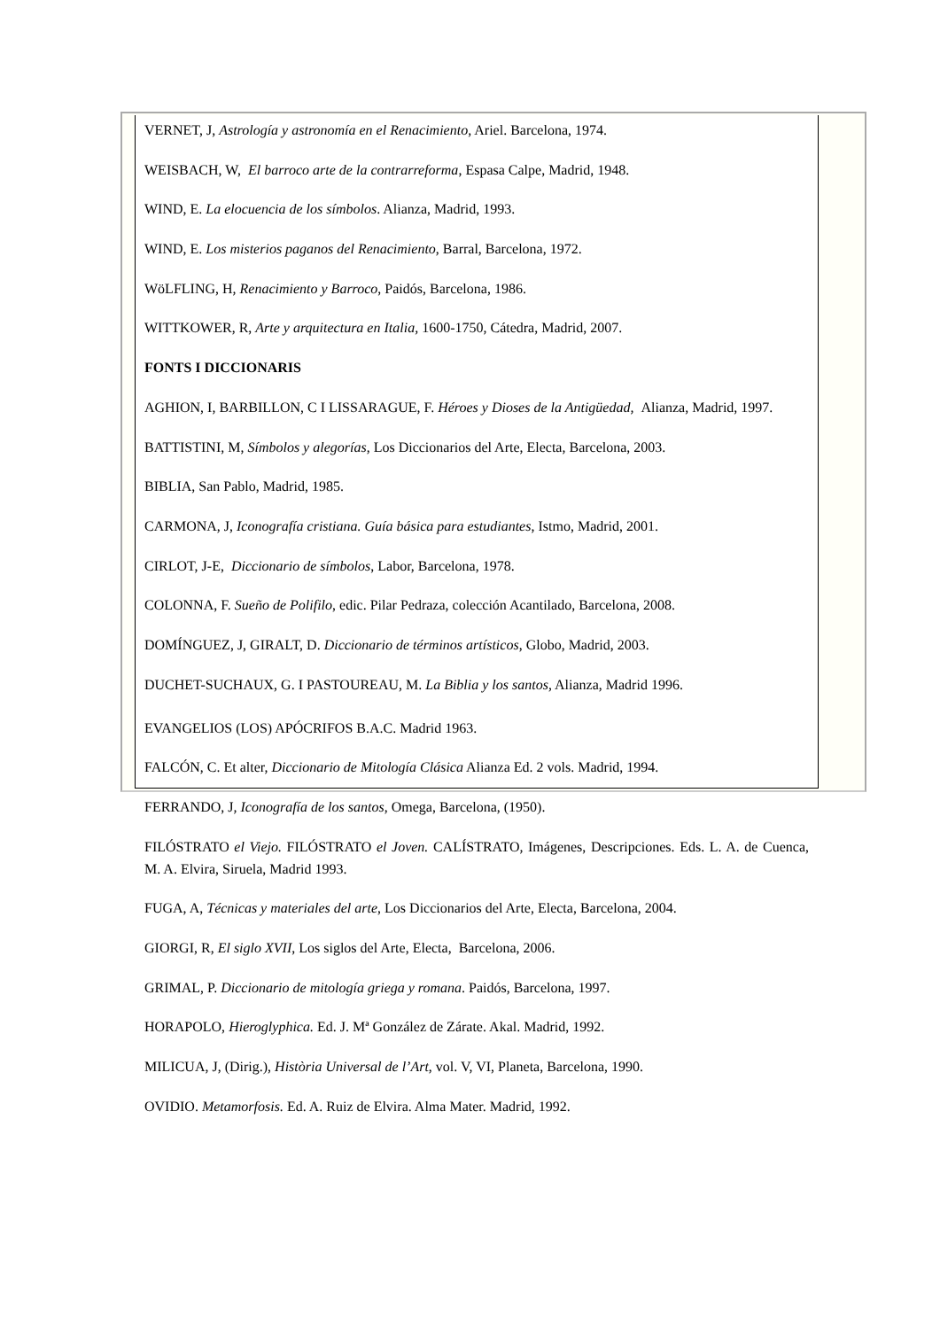VERNET, J, Astrología y astronomía en el Renacimiento, Ariel. Barcelona, 1974.
WEISBACH, W, El barroco arte de la contrarreforma, Espasa Calpe, Madrid, 1948.
WIND, E. La elocuencia de los símbolos. Alianza, Madrid, 1993.
WIND, E. Los misterios paganos del Renacimiento, Barral, Barcelona, 1972.
WöLFLING, H, Renacimiento y Barroco, Paidós, Barcelona, 1986.
WITTKOWER, R, Arte y arquitectura en Italia, 1600-1750, Cátedra, Madrid, 2007.
FONTS I DICCIONARIS
AGHION, I, BARBILLON, C I LISSARAGUE, F. Héroes y Dioses de la Antigüedad, Alianza, Madrid, 1997.
BATTISTINI, M, Símbolos y alegorías, Los Diccionarios del Arte, Electa, Barcelona, 2003.
BIBLIA, San Pablo, Madrid, 1985.
CARMONA, J, Iconografía cristiana. Guía básica para estudiantes, Istmo, Madrid, 2001.
CIRLOT, J-E, Diccionario de símbolos, Labor, Barcelona, 1978.
COLONNA, F. Sueño de Polifilo, edic. Pilar Pedraza, colección Acantilado, Barcelona, 2008.
DOMÍNGUEZ, J, GIRALT, D. Diccionario de términos artísticos, Globo, Madrid, 2003.
DUCHET-SUCHAUX, G. I PASTOUREAU, M. La Biblia y los santos, Alianza, Madrid 1996.
EVANGELIOS (LOS) APÓCRIFOS B.A.C. Madrid 1963.
FALCÓN, C. Et alter, Diccionario de Mitología Clásica Alianza Ed. 2 vols. Madrid, 1994.
FERRANDO, J, Iconografía de los santos, Omega, Barcelona, (1950).
FILÓSTRATO el Viejo. FILÓSTRATO el Joven. CALÍSTRATO, Imágenes, Descripciones. Eds. L. A. de Cuenca, M. A. Elvira, Siruela, Madrid 1993.
FUGA, A, Técnicas y materiales del arte, Los Diccionarios del Arte, Electa, Barcelona, 2004.
GIORGI, R, El siglo XVII, Los siglos del Arte, Electa, Barcelona, 2006.
GRIMAL, P. Diccionario de mitología griega y romana. Paidós, Barcelona, 1997.
HORAPOLO, Hieroglyphica. Ed. J. Mª González de Zárate. Akal. Madrid, 1992.
MILICUA, J, (Dirig.), Història Universal de l’Art, vol. V, VI, Planeta, Barcelona, 1990.
OVIDIO. Metamorfosis. Ed. A. Ruiz de Elvira. Alma Mater. Madrid, 1992.